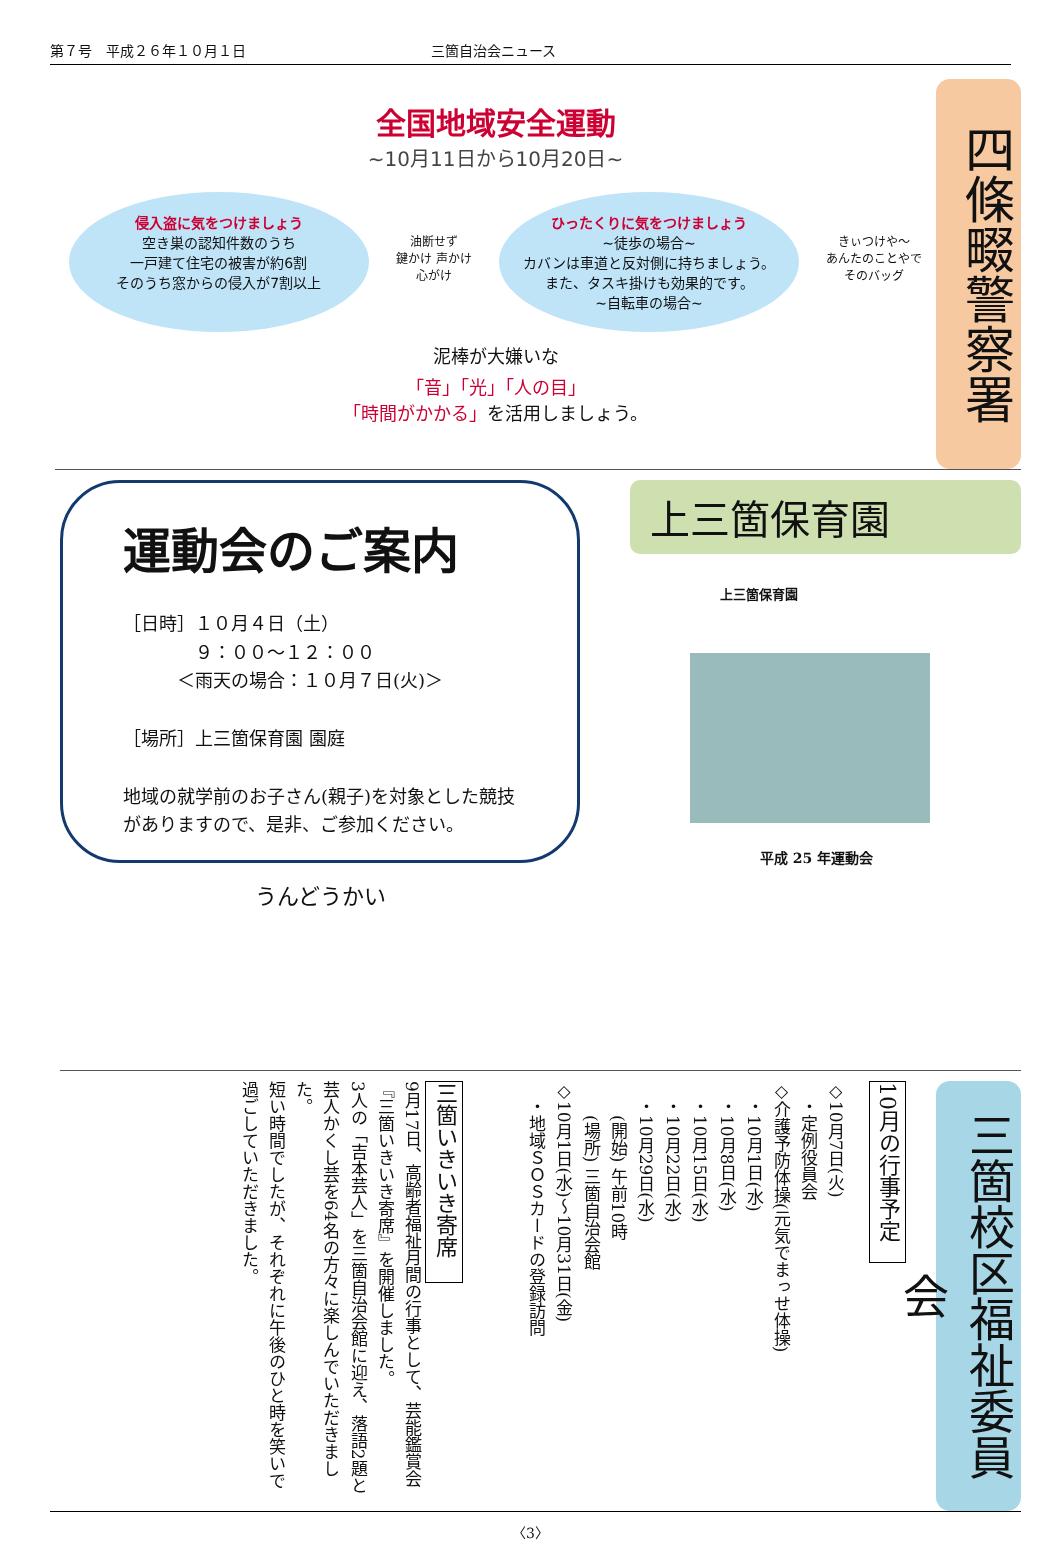第７号　平成２６年１０月１日 三箇自治会ニュース
全国地域安全運動
~10月11日から10月20日~
侵入盗に気をつけましょう
空き巣の認知件数のうち
一戸建て住宅の被害が約6割
そのうち窓からの侵入が7割以上
油断せず
鍵かけ 声かけ
心がけ
ひったくりに気をつけましょう
~徒歩の場合~
カバンは車道と反対側に持ちましょう。
また、タスキ掛けも効果的です。
~自転車の場合~
きぃつけや〜
あんたのことやで
そのバッグ
泥棒が大嫌いな
「音」「光」「人の目」
「時間がかかる」を活用しましょう。
四條畷警察署
運動会のご案内
［日時］１０月４日（土）
　　　　９：００～１２：００
　　　＜雨天の場合：１０月７日(火)＞
［場所］上三箇保育園 園庭
地域の就学前のお子さん(親子)を対象とした競技がありますので、是非、ご参加ください。
うんどうかい
上三箇保育園
上三箇保育園
平成 25 年運動会
三箇校区福祉委員会
10月の行事予定
◇10月7日(火)
　・定例役員会
◇介護予防体操(元気でまっせ体操)
　・10月1日(水)
　・10月8日(水)
　・10月15日(水)
　・10月22日(水)
　・10月29日(水)
　　(開始) 午前10時
　　(場所) 三箇自治会館
◇10月1日(水)～10月31日(金)
　・地域ＳＯＳカードの登録訪問
三箇いきいき寄席
9月17日、高齢者福祉月間の行事として、芸能鑑賞会『三箇いきいき寄席』を開催しました。
3人の「吉本芸人」を三箇自治会館に迎え、落語2題と芸人かくし芸を64名の方々に楽しんでいただきました。
短い時間でしたが、それぞれに午後のひと時を笑いで過ごしていただきました。
〈3〉